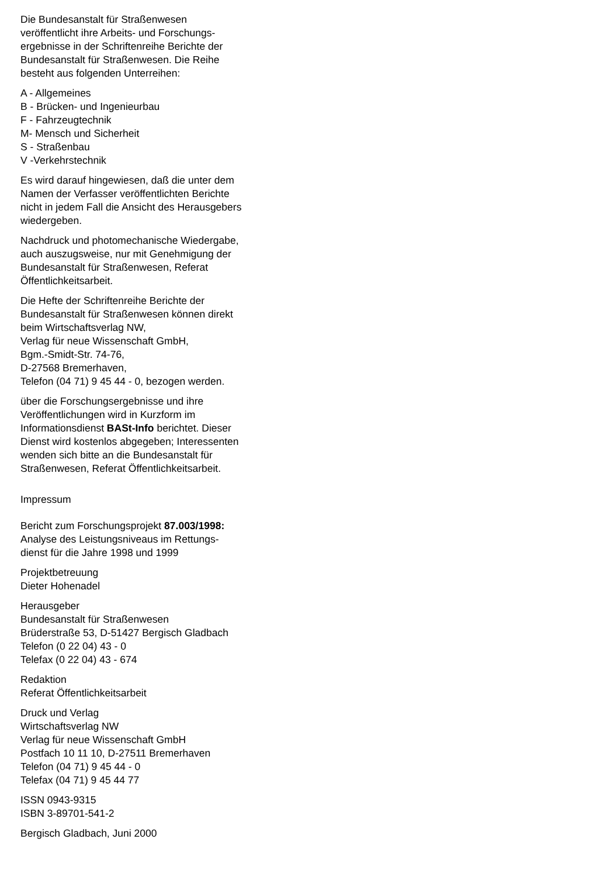Die Bundesanstalt für Straßenwesen veröffentlicht ihre Arbeits- und Forschungs­ergebnisse in der Schriftenreihe Berichte der Bundesanstalt für Straßenwesen. Die Reihe besteht aus folgenden Unterreihen:
A - Allgemeines
B - Brücken- und Ingenieurbau
F - Fahrzeugtechnik
M- Mensch und Sicherheit
S - Straßenbau
V -Verkehrstechnik
Es wird darauf hingewiesen, daß die unter dem Namen der Verfasser veröffentlichten Berichte nicht in jedem Fall die Ansicht des Herausgebers wiedergeben.
Nachdruck und photomechanische Wieder­gabe, auch auszugsweise, nur mit Genehmi­gung der Bundesanstalt für Straßenwesen, Referat Öffentlichkeitsarbeit.
Die Hefte der Schriftenreihe Berichte der Bundesanstalt für Straßenwesen können direkt beim Wirtschaftsverlag NW,
Verlag für neue Wissenschaft GmbH,
Bgm.-Smidt-Str. 74-76,
D-27568 Bremerhaven,
Telefon (04 71) 9 45 44 - 0, bezogen werden.
über die Forschungsergebnisse und ihre Veröffentlichungen wird in Kurzform im Informationsdienst BASt-Info berichtet. Dieser Dienst wird kostenlos abgegeben; Interessenten wenden sich bitte an die Bundesanstalt für Straßenwesen, Referat Öffentlichkeitsarbeit.
Impressum
Bericht zum Forschungsprojekt 87.003/1998:
Analyse des Leistungsniveaus im Rettungs­dienst für die Jahre 1998 und 1999
Projektbetreuung
Dieter Hohenadel
Herausgeber
Bundesanstalt für Straßenwesen
Brüderstraße 53, D-51427 Bergisch Gladbach
Telefon (0 22 04) 43 - 0
Telefax (0 22 04) 43 - 674
Redaktion
Referat Öffentlichkeitsarbeit
Druck und Verlag
Wirtschaftsverlag NW
Verlag für neue Wissenschaft GmbH
Postfach 10 11 10, D-27511 Bremerhaven
Telefon (04 71) 9 45 44 - 0
Telefax (04 71) 9 45 44 77
ISSN 0943-9315
ISBN 3-89701-541-2
Bergisch Gladbach, Juni 2000